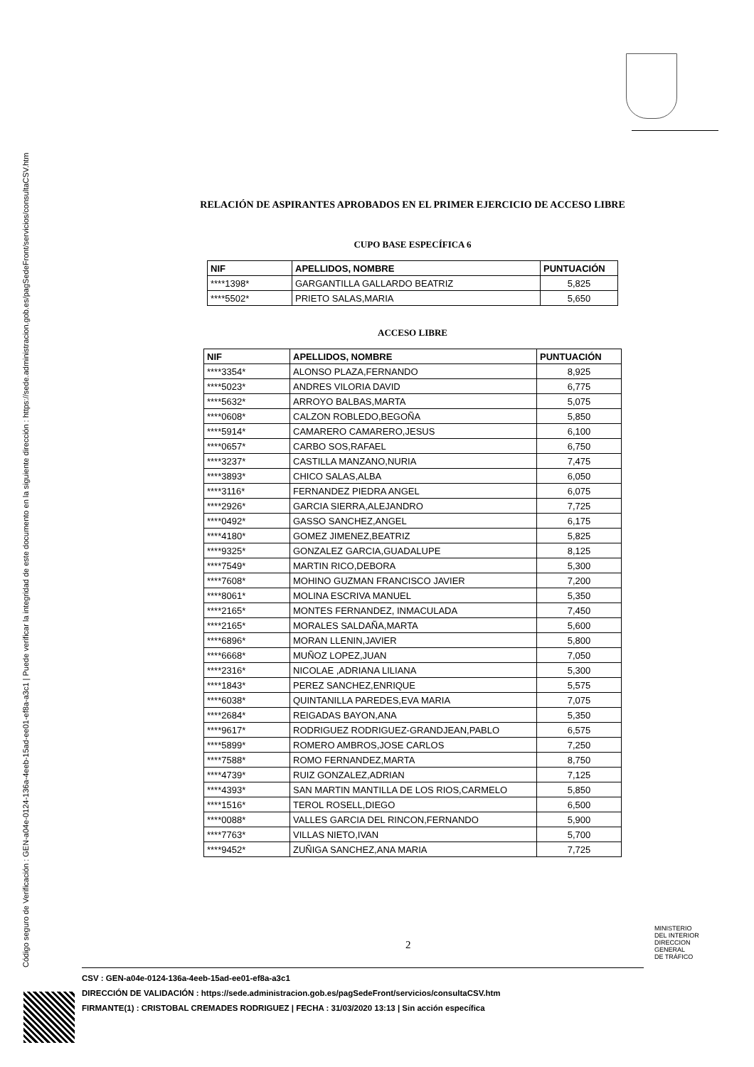Código seguro de Verificación : GEN-a04e-0124-136a-4eeb-15ad-ee01-ef8a-a3c1 | Puede verificar la integridad de este documento en la siguiente dirección : https://sede.administracion.gob.es/pagSedeFront/servicios/consultaCSV.htm
RELACIÓN DE ASPIRANTES APROBADOS EN EL PRIMER EJERCICIO DE ACCESO LIBRE
CUPO BASE ESPECÍFICA 6
| NIF | APELLIDOS, NOMBRE | PUNTUACIÓN |
| --- | --- | --- |
| ****1398* | GARGANTILLA GALLARDO BEATRIZ | 5,825 |
| ****5502* | PRIETO SALAS,MARIA | 5,650 |
ACCESO LIBRE
| NIF | APELLIDOS, NOMBRE | PUNTUACIÓN |
| --- | --- | --- |
| ****3354* | ALONSO PLAZA,FERNANDO | 8,925 |
| ****5023* | ANDRES VILORIA DAVID | 6,775 |
| ****5632* | ARROYO BALBAS,MARTA | 5,075 |
| ****0608* | CALZON ROBLEDO,BEGOÑA | 5,850 |
| ****5914* | CAMARERO CAMARERO,JESUS | 6,100 |
| ****0657* | CARBO SOS,RAFAEL | 6,750 |
| ****3237* | CASTILLA MANZANO,NURIA | 7,475 |
| ****3893* | CHICO SALAS,ALBA | 6,050 |
| ****3116* | FERNANDEZ PIEDRA ANGEL | 6,075 |
| ****2926* | GARCIA SIERRA,ALEJANDRO | 7,725 |
| ****0492* | GASSO SANCHEZ,ANGEL | 6,175 |
| ****4180* | GOMEZ JIMENEZ,BEATRIZ | 5,825 |
| ****9325* | GONZALEZ GARCIA,GUADALUPE | 8,125 |
| ****7549* | MARTIN RICO,DEBORA | 5,300 |
| ****7608* | MOHINO GUZMAN FRANCISCO JAVIER | 7,200 |
| ****8061* | MOLINA ESCRIVA MANUEL | 5,350 |
| ****2165* | MONTES FERNANDEZ, INMACULADA | 7,450 |
| ****2165* | MORALES SALDAÑA,MARTA | 5,600 |
| ****6896* | MORAN LLENIN,JAVIER | 5,800 |
| ****6668* | MUÑOZ LOPEZ,JUAN | 7,050 |
| ****2316* | NICOLAE ,ADRIANA LILIANA | 5,300 |
| ****1843* | PEREZ SANCHEZ,ENRIQUE | 5,575 |
| ****6038* | QUINTANILLA PAREDES,EVA MARIA | 7,075 |
| ****2684* | REIGADAS BAYON,ANA | 5,350 |
| ****9617* | RODRIGUEZ RODRIGUEZ-GRANDJEAN,PABLO | 6,575 |
| ****5899* | ROMERO AMBROS,JOSE CARLOS | 7,250 |
| ****7588* | ROMO FERNANDEZ,MARTA | 8,750 |
| ****4739* | RUIZ GONZALEZ,ADRIAN | 7,125 |
| ****4393* | SAN MARTIN MANTILLA DE LOS RIOS,CARMELO | 5,850 |
| ****1516* | TEROL ROSELL,DIEGO | 6,500 |
| ****0088* | VALLES GARCIA DEL RINCON,FERNANDO | 5,900 |
| ****7763* | VILLAS NIETO,IVAN | 5,700 |
| ****9452* | ZUÑIGA SANCHEZ,ANA MARIA | 7,725 |
2
MINISTERIO
DEL INTERIOR
DIRECCION
GENERAL
DE TRÁFICO
CSV : GEN-a04e-0124-136a-4eeb-15ad-ee01-ef8a-a3c1
DIRECCIÓN DE VALIDACIÓN : https://sede.administracion.gob.es/pagSedeFront/servicios/consultaCSV.htm
FIRMANTE(1) : CRISTOBAL CREMADES RODRIGUEZ | FECHA : 31/03/2020 13:13 | Sin acción específica